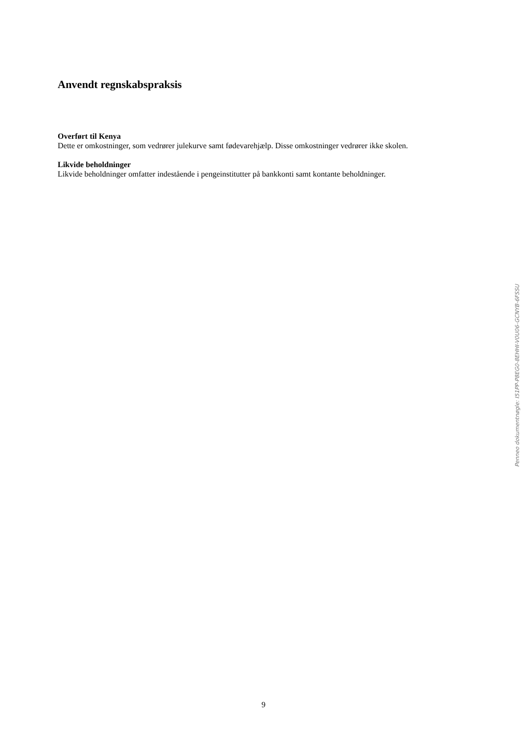Anvendt regnskabspraksis
Overført til Kenya
Dette er omkostninger, som vedrører julekurve samt fødevarehjælp. Disse omkostninger vedrører ikke skolen.
Likvide beholdninger
Likvide beholdninger omfatter indestående i pengeinstitutter på bankkonti samt kontante beholdninger.
Penneo dokumentnøgle: I51PP-P8EG0-8EHHI-V0U06-GCNYB-6FSSU
9